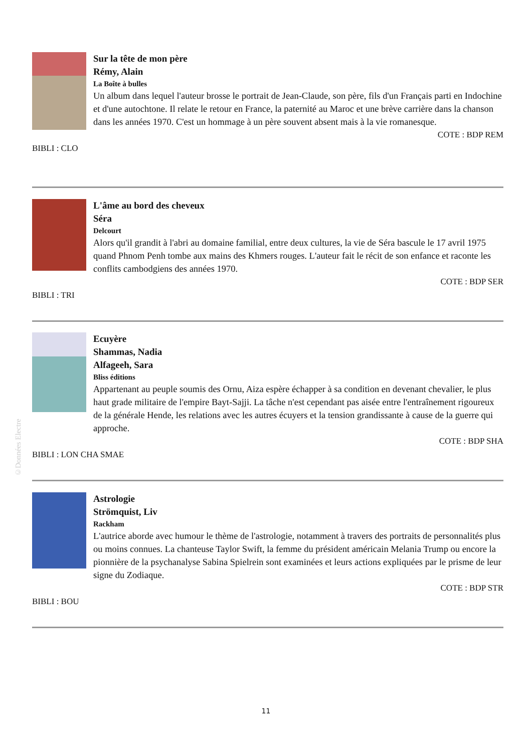©Données Electre
Sur la tête de mon père
Rémy, Alain
La Boîte à bulles
Un album dans lequel l'auteur brosse le portrait de Jean-Claude, son père, fils d'un Français parti en Indochine et d'une autochtone. Il relate le retour en France, la paternité au Maroc et une brève carrière dans la chanson dans les années 1970. C'est un hommage à un père souvent absent mais à la vie romanesque.
COTE : BDP REM
BIBLI : CLO
L'âme au bord des cheveux
Séra
Delcourt
Alors qu'il grandit à l'abri au domaine familial, entre deux cultures, la vie de Séra bascule le 17 avril 1975 quand Phnom Penh tombe aux mains des Khmers rouges. L'auteur fait le récit de son enfance et raconte les conflits cambodgiens des années 1970.
COTE : BDP SER
BIBLI : TRI
Ecuyère
Shammas, Nadia
Alfageeh, Sara
Bliss éditions
Appartenant au peuple soumis des Ornu, Aiza espère échapper à sa condition en devenant chevalier, le plus haut grade militaire de l'empire Bayt-Sajji. La tâche n'est cependant pas aisée entre l'entraînement rigoureux de la générale Hende, les relations avec les autres écuyers et la tension grandissante à cause de la guerre qui approche.
COTE : BDP SHA
BIBLI : LON CHA SMAE
Astrologie
Strömquist, Liv
Rackham
L'autrice aborde avec humour le thème de l'astrologie, notamment à travers des portraits de personnalités plus ou moins connues. La chanteuse Taylor Swift, la femme du président américain Melania Trump ou encore la pionnière de la psychanalyse Sabina Spielrein sont examinées et leurs actions expliquées par le prisme de leur signe du Zodiaque.
COTE : BDP STR
BIBLI : BOU
11